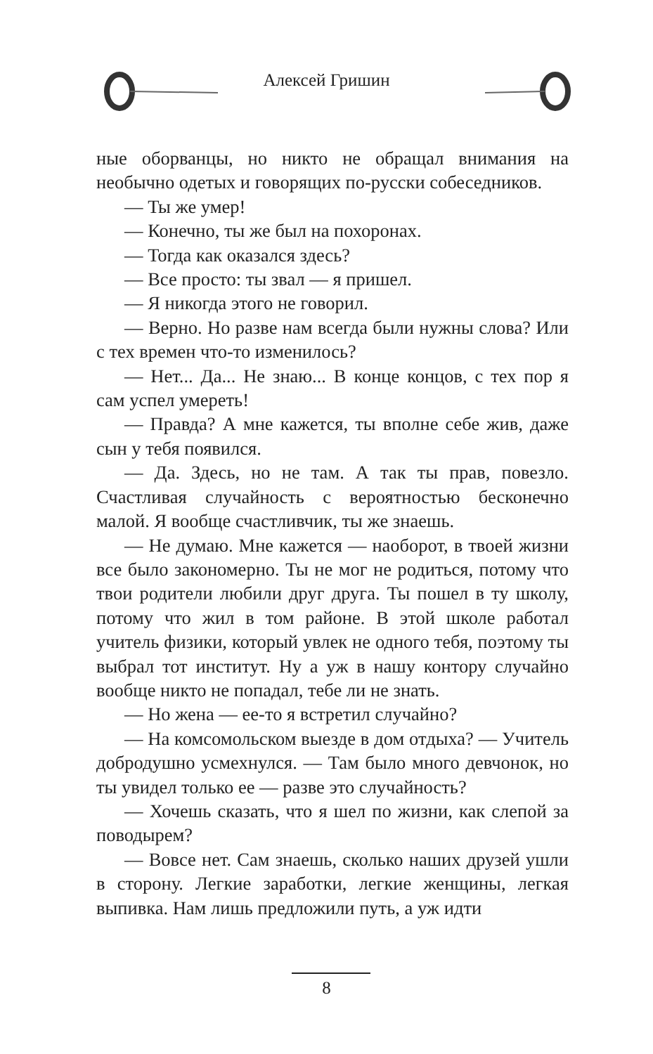Алексей Гришин
ные оборванцы, но никто не обращал внимания на необычно одетых и говорящих по-русски собеседников.
— Ты же умер!
— Конечно, ты же был на похоронах.
— Тогда как оказался здесь?
— Все просто: ты звал — я пришел.
— Я никогда этого не говорил.
— Верно. Но разве нам всегда были нужны слова? Или с тех времен что-то изменилось?
— Нет... Да... Не знаю... В конце концов, с тех пор я сам успел умереть!
— Правда? А мне кажется, ты вполне себе жив, даже сын у тебя появился.
— Да. Здесь, но не там. А так ты прав, повезло. Счастливая случайность с вероятностью бесконечно малой. Я вообще счастливчик, ты же знаешь.
— Не думаю. Мне кажется — наоборот, в твоей жизни все было закономерно. Ты не мог не родиться, потому что твои родители любили друг друга. Ты пошел в ту школу, потому что жил в том районе. В этой школе работал учитель физики, который увлек не одного тебя, поэтому ты выбрал тот институт. Ну а уж в нашу контору случайно вообще никто не попадал, тебе ли не знать.
— Но жена — ее-то я встретил случайно?
— На комсомольском выезде в дом отдыха? — Учитель добродушно усмехнулся. — Там было много девчонок, но ты увидел только ее — разве это случайность?
— Хочешь сказать, что я шел по жизни, как слепой за поводырем?
— Вовсе нет. Сам знаешь, сколько наших друзей ушли в сторону. Легкие заработки, легкие женщины, легкая выпивка. Нам лишь предложили путь, а уж идти
8